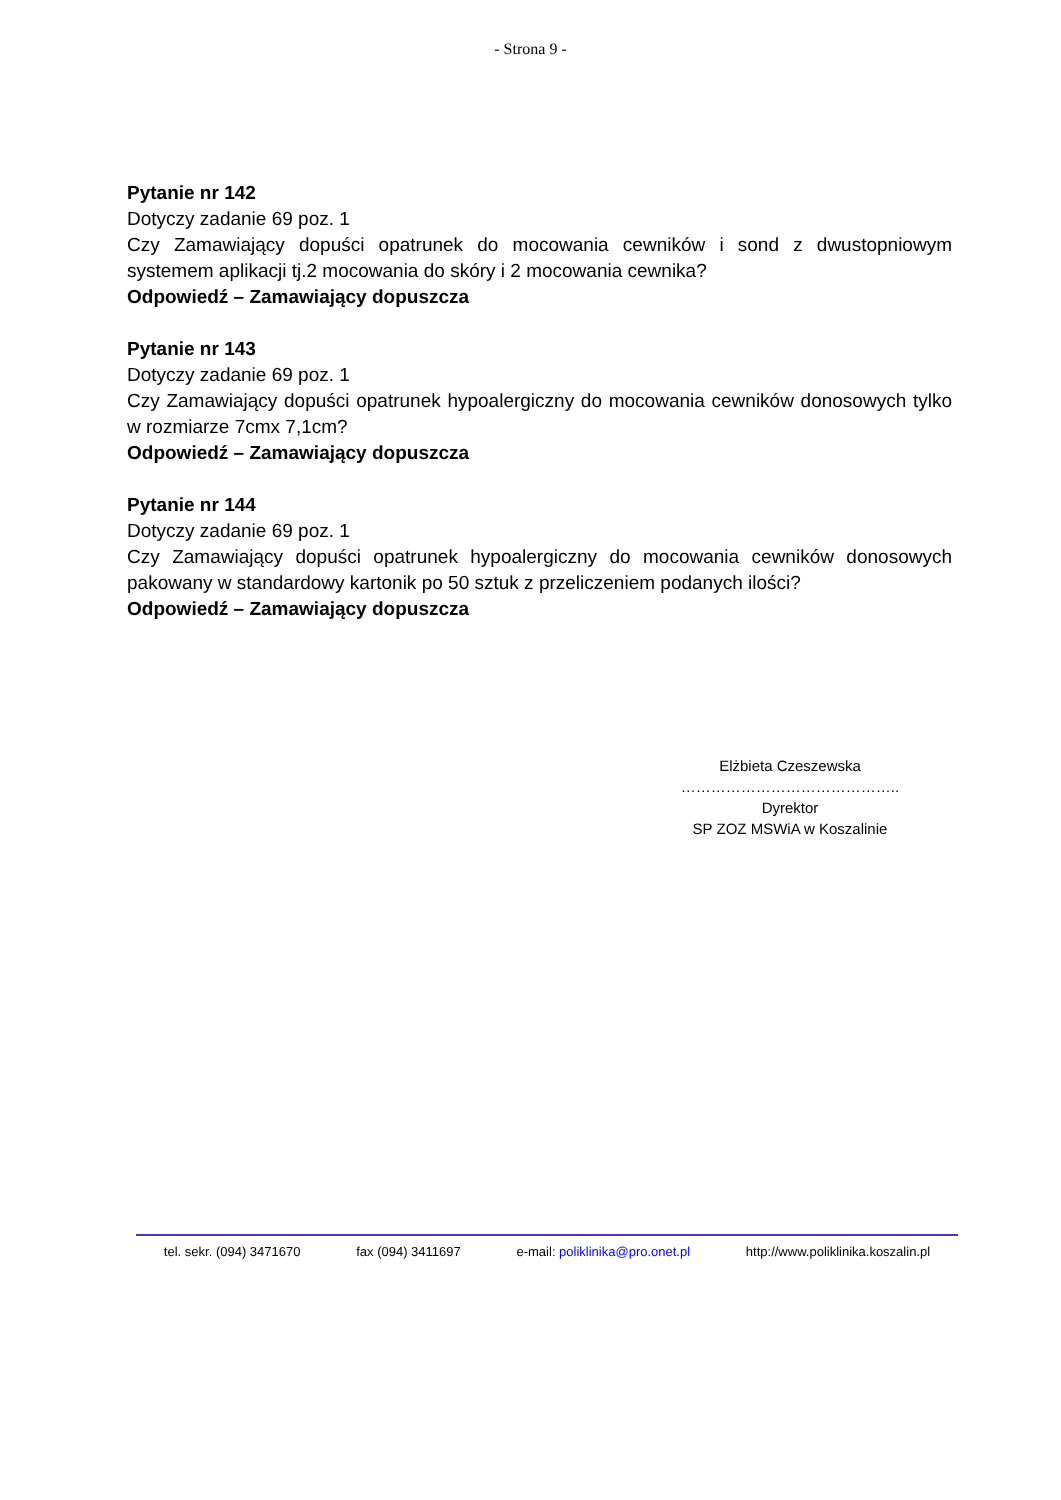- Strona 9 -
Pytanie nr 142
Dotyczy zadanie 69 poz. 1
Czy Zamawiający dopuści opatrunek do mocowania cewników i sond z dwustopniowym systemem aplikacji tj.2 mocowania do skóry i 2 mocowania cewnika?
Odpowiedź – Zamawiający dopuszcza
Pytanie nr 143
Dotyczy zadanie 69 poz. 1
Czy Zamawiający dopuści opatrunek hypoalergiczny do mocowania cewników donosowych tylko w rozmiarze 7cmx 7,1cm?
Odpowiedź – Zamawiający dopuszcza
Pytanie nr 144
Dotyczy zadanie 69 poz. 1
Czy Zamawiający dopuści opatrunek hypoalergiczny do mocowania cewników donosowych pakowany w standardowy kartonik po 50 sztuk z przeliczeniem podanych ilości?
Odpowiedź – Zamawiający dopuszcza
Elżbieta Czeszewska
……………………………………..
Dyrektor
SP ZOZ MSWiA w Koszalinie
tel. sekr. (094) 3471670 fax (094) 3411697 e-mail: poliklinika@pro.onet.pl http://www.poliklinika.koszalin.pl